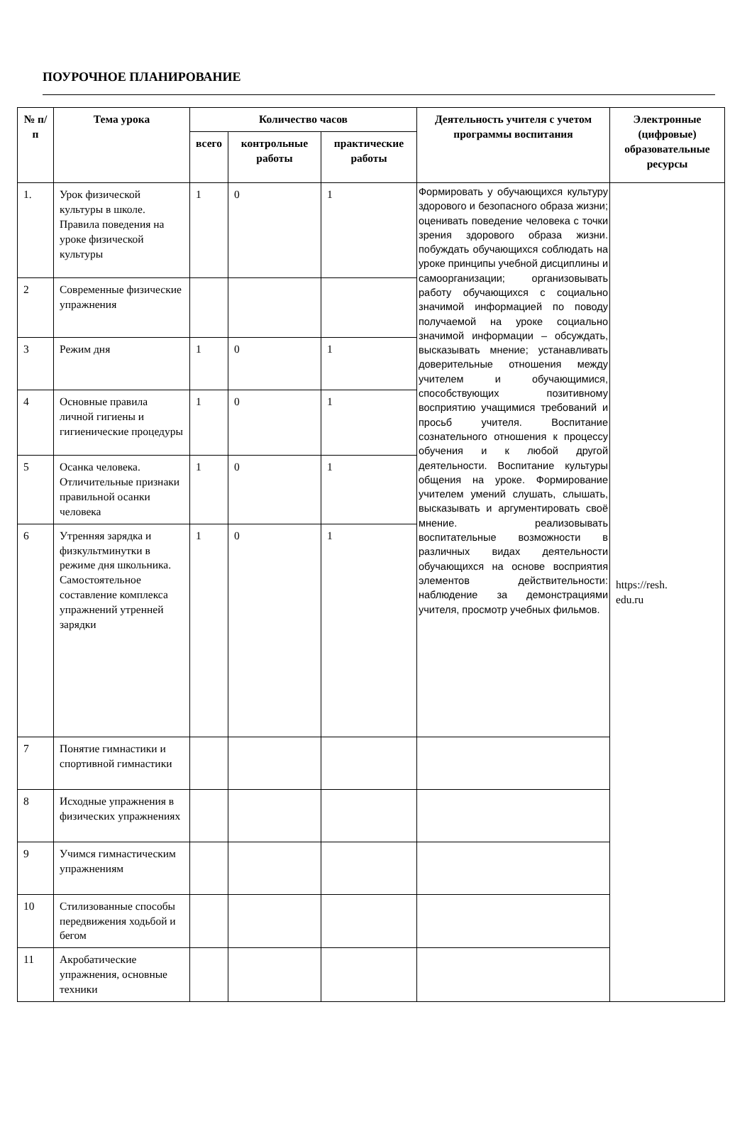ПОУРОЧНОЕ ПЛАНИРОВАНИЕ
| № п/п | Тема урока | Количество часов | | | Деятельность учителя с учетом программы воспитания | Электронные (цифровые) образовательные ресурсы |
| --- | --- | --- | --- | --- | --- | --- |
| | | всего | контрольные работы | практические работы | | |
| 1. | Урок физической культуры в школе. Правила поведения на уроке физической культуры | 1 | 0 | 1 | Формировать у обучающихся культуру здорового и безопасного образа жизни; оценивать поведение человека с точки зрения здорового образа жизни. побуждать обучающихся соблюдать на уроке принципы учебной дисциплины и самоорганизации; организовывать работу обучающихся с социально значимой информацией по поводу получаемой на уроке социально значимой информации – обсуждать, высказывать мнение; устанавливать доверительные отношения между учителем и обучающимися, способствующих позитивному восприятию учащимися требований и просьб учителя. Воспитание сознательного отношения к процессу обучения и к любой другой деятельности. Воспитание культуры общения на уроке. Формирование учителем умений слушать, слышать, высказывать и аргументировать своё мнение. реализовывать воспитательные возможности в различных видах деятельности обучающихся на основе восприятия элементов действительности: наблюдение за демонстрациями учителя, просмотр учебных фильмов. | https://resh. edu.ru |
| 2 | Современные физические упражнения | | | | | |
| 3 | Режим дня | 1 | 0 | 1 | | |
| 4 | Основные правила личной гигиены и гигиенические процедуры | 1 | 0 | 1 | | |
| 5 | Осанка человека. Отличительные признаки правильной осанки человека | 1 | 0 | 1 | | |
| 6 | Утренняя зарядка и физкультминутки в режиме дня школьника. Самостоятельное составление комплекса упражнений утренней зарядки | 1 | 0 | 1 | | |
| 7 | Понятие гимнастики и спортивной гимнастики | | | | | |
| 8 | Исходные упражнения в физических упражнениях | | | | | |
| 9 | Учимся гимнастическим упражнениям | | | | | |
| 10 | Стилизованные способы передвижения ходьбой и бегом | | | | | |
| 11 | Акробатические упражнения, основные техники | | | | | |